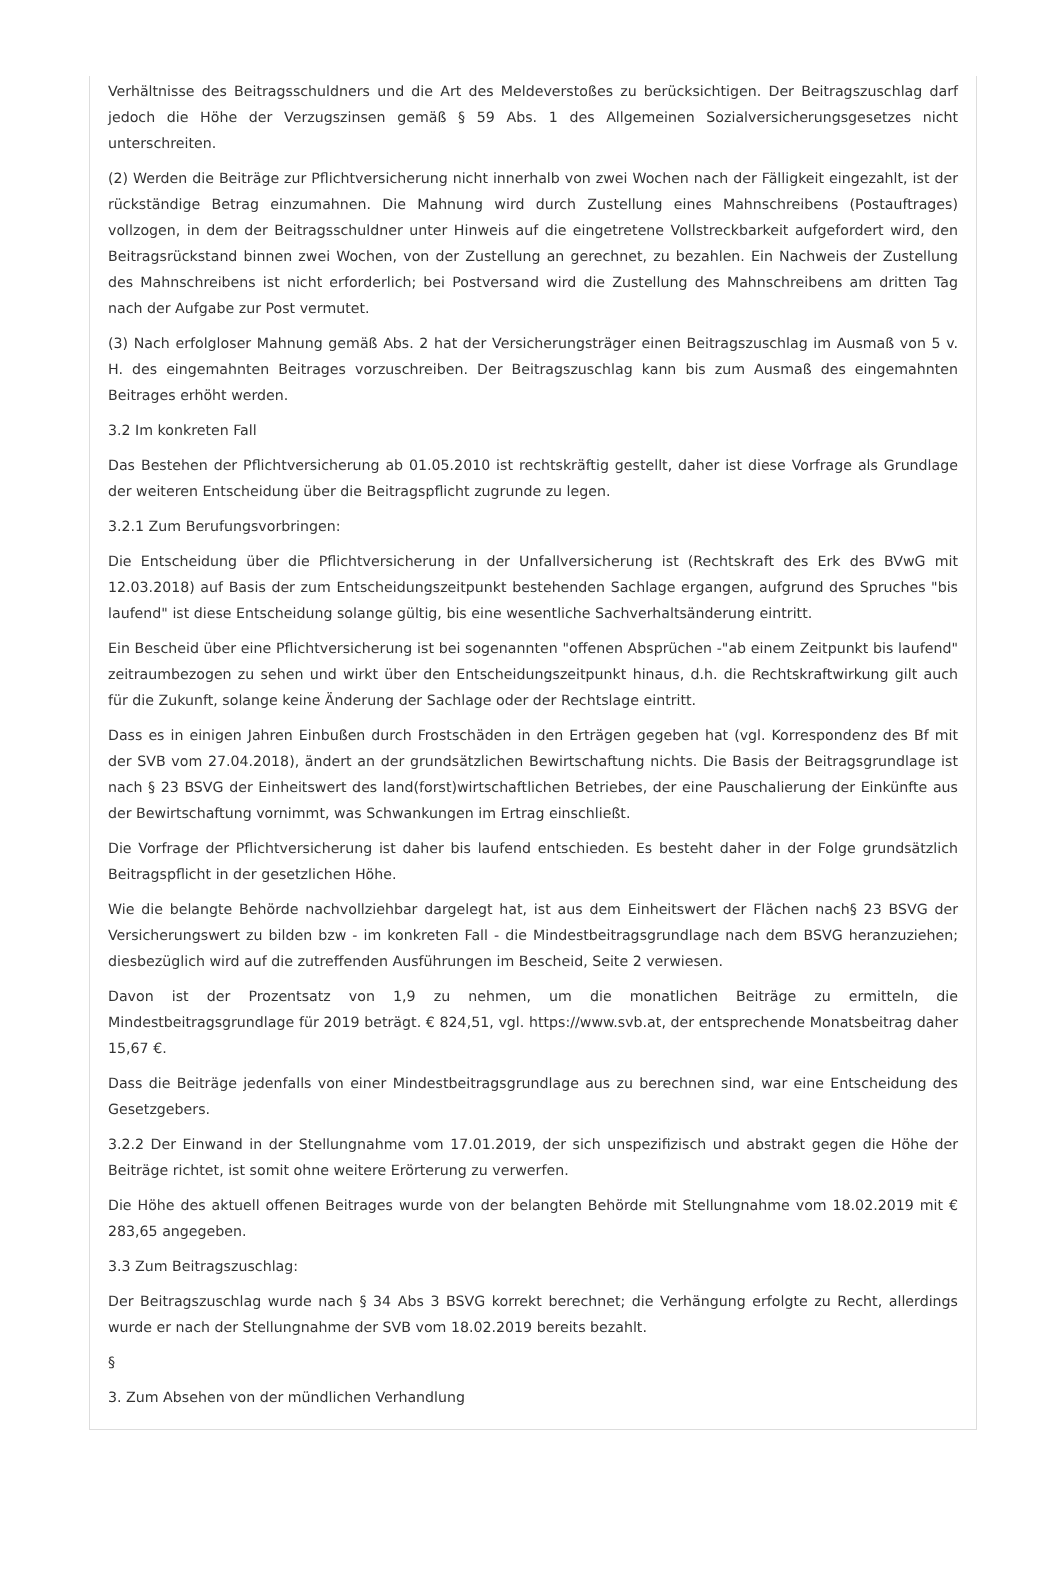Verhältnisse des Beitragsschuldners und die Art des Meldeverstoßes zu berücksichtigen. Der Beitragszuschlag darf jedoch die Höhe der Verzugszinsen gemäß § 59 Abs. 1 des Allgemeinen Sozialversicherungsgesetzes nicht unterschreiten.
(2) Werden die Beiträge zur Pflichtversicherung nicht innerhalb von zwei Wochen nach der Fälligkeit eingezahlt, ist der rückständige Betrag einzumahnen. Die Mahnung wird durch Zustellung eines Mahnschreibens (Postauftrages) vollzogen, in dem der Beitragsschuldner unter Hinweis auf die eingetretene Vollstreckbarkeit aufgefordert wird, den Beitragsrückstand binnen zwei Wochen, von der Zustellung an gerechnet, zu bezahlen. Ein Nachweis der Zustellung des Mahnschreibens ist nicht erforderlich; bei Postversand wird die Zustellung des Mahnschreibens am dritten Tag nach der Aufgabe zur Post vermutet.
(3) Nach erfolgloser Mahnung gemäß Abs. 2 hat der Versicherungsträger einen Beitragszuschlag im Ausmaß von 5 v. H. des eingemahnten Beitrages vorzuschreiben. Der Beitragszuschlag kann bis zum Ausmaß des eingemahnten Beitrages erhöht werden.
3.2 Im konkreten Fall
Das Bestehen der Pflichtversicherung ab 01.05.2010 ist rechtskräftig gestellt, daher ist diese Vorfrage als Grundlage der weiteren Entscheidung über die Beitragspflicht zugrunde zu legen.
3.2.1 Zum Berufungsvorbringen:
Die Entscheidung über die Pflichtversicherung in der Unfallversicherung ist (Rechtskraft des Erk des BVwG mit 12.03.2018) auf Basis der zum Entscheidungszeitpunkt bestehenden Sachlage ergangen, aufgrund des Spruches "bis laufend" ist diese Entscheidung solange gültig, bis eine wesentliche Sachverhaltsänderung eintritt.
Ein Bescheid über eine Pflichtversicherung ist bei sogenannten "offenen Absprüchen -"ab einem Zeitpunkt bis laufend" zeitraumbezogen zu sehen und wirkt über den Entscheidungszeitpunkt hinaus, d.h. die Rechtskraftwirkung gilt auch für die Zukunft, solange keine Änderung der Sachlage oder der Rechtslage eintritt.
Dass es in einigen Jahren Einbußen durch Frostschäden in den Erträgen gegeben hat (vgl. Korrespondenz des Bf mit der SVB vom 27.04.2018), ändert an der grundsätzlichen Bewirtschaftung nichts. Die Basis der Beitragsgrundlage ist nach § 23 BSVG der Einheitswert des land(forst)wirtschaftlichen Betriebes, der eine Pauschalierung der Einkünfte aus der Bewirtschaftung vornimmt, was Schwankungen im Ertrag einschließt.
Die Vorfrage der Pflichtversicherung ist daher bis laufend entschieden. Es besteht daher in der Folge grundsätzlich Beitragspflicht in der gesetzlichen Höhe.
Wie die belangte Behörde nachvollziehbar dargelegt hat, ist aus dem Einheitswert der Flächen nach§ 23 BSVG der Versicherungswert zu bilden bzw - im konkreten Fall - die Mindestbeitragsgrundlage nach dem BSVG heranzuziehen; diesbezüglich wird auf die zutreffenden Ausführungen im Bescheid, Seite 2 verwiesen.
Davon ist der Prozentsatz von 1,9 zu nehmen, um die monatlichen Beiträge zu ermitteln, die Mindestbeitragsgrundlage für 2019 beträgt. € 824,51, vgl. https://www.svb.at, der entsprechende Monatsbeitrag daher 15,67 €.
Dass die Beiträge jedenfalls von einer Mindestbeitragsgrundlage aus zu berechnen sind, war eine Entscheidung des Gesetzgebers.
3.2.2 Der Einwand in der Stellungnahme vom 17.01.2019, der sich unspezifizisch und abstrakt gegen die Höhe der Beiträge richtet, ist somit ohne weitere Erörterung zu verwerfen.
Die Höhe des aktuell offenen Beitrages wurde von der belangten Behörde mit Stellungnahme vom 18.02.2019 mit € 283,65 angegeben.
3.3 Zum Beitragszuschlag:
Der Beitragszuschlag wurde nach § 34 Abs 3 BSVG korrekt berechnet; die Verhängung erfolgte zu Recht, allerdings wurde er nach der Stellungnahme der SVB vom 18.02.2019 bereits bezahlt.
§
3. Zum Absehen von der mündlichen Verhandlung